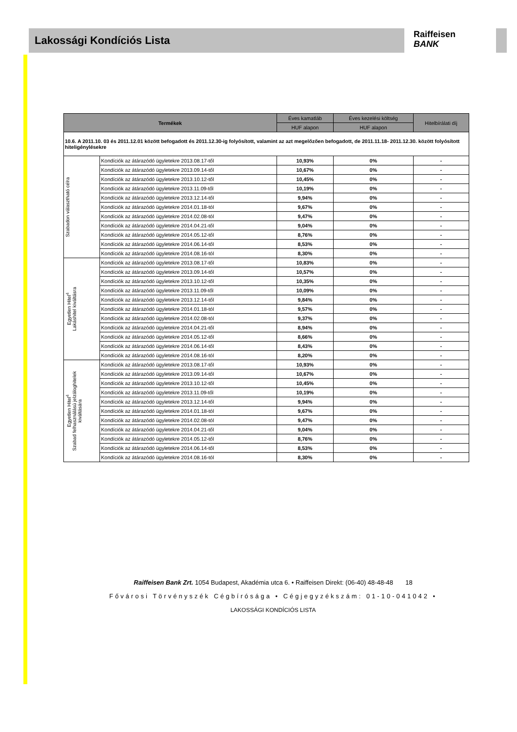Lakossági Kondíciós Lista
Raiffeisen
BANK
| Termékek | | Éves kamatláb | Éves kezelési költség | Hitelbírálati díj |
| --- | --- | --- | --- | --- |
| | | HUF alapon | HUF alapon | |
| 10.6. A 2011.10. 03 és 2011.12.01 között befogadott és 2011.12.30-ig folyósított, valamint az azt megelőzően befogadott, de 2011.11.18- 2011.12.30. között folyósított hiteligénylésekre | | | | |
| Szabadon választható célra | Kondíciók az átárazódó ügyletekre 2013.08.17-től | 10,93% | 0% | - |
| | Kondíciók az átárazódó ügyletekre 2013.09.14-től | 10,67% | 0% | - |
| | Kondíciók az átárazódó ügyletekre 2013.10.12-től | 10,45% | 0% | - |
| | Kondíciók az átárazódó ügyletekre 2013.11.09-től | 10,19% | 0% | - |
| | Kondíciók az átárazódó ügyletekre 2013.12.14-től | 9,94% | 0% | - |
| | Kondíciók az átárazódó ügyletekre 2014.01.18-tól | 9,67% | 0% | - |
| | Kondíciók az átárazódó ügyletekre 2014.02.08-tól | 9,47% | 0% | - |
| | Kondíciók az átárazódó ügyletekre 2014.04.21-től | 9,04% | 0% | - |
| | Kondíciók az átárazódó ügyletekre 2014.05.12-től | 8,76% | 0% | - |
| | Kondíciók az átárazódó ügyletekre 2014.06.14-től | 8,53% | 0% | - |
| | Kondíciók az átárazódó ügyletekre 2014.08.16-tól | 8,30% | 0% | - |
| Egyetlen Hitel<sup>4</sup> Lakáshitel kiváltásra | Kondíciók az átárazódó ügyletekre 2013.08.17-től | 10,83% | 0% | - |
| | Kondíciók az átárazódó ügyletekre 2013.09.14-től | 10,57% | 0% | - |
| | Kondíciók az átárazódó ügyletekre 2013.10.12-től | 10,35% | 0% | - |
| | Kondíciók az átárazódó ügyletekre 2013.11.09-től | 10,09% | 0% | - |
| | Kondíciók az átárazódó ügyletekre 2013.12.14-től | 9,84% | 0% | - |
| | Kondíciók az átárazódó ügyletekre 2014.01.18-tól | 9,57% | 0% | - |
| | Kondíciók az átárazódó ügyletekre 2014.02.08-tól | 9,37% | 0% | - |
| | Kondíciók az átárazódó ügyletekre 2014.04.21-től | 8,94% | 0% | - |
| | Kondíciók az átárazódó ügyletekre 2014.05.12-től | 8,66% | 0% | - |
| | Kondíciók az átárazódó ügyletekre 2014.06.14-től | 8,43% | 0% | - |
| | Kondíciók az átárazódó ügyletekre 2014.08.16-tól | 8,20% | 0% | - |
| Egyetlen Hitel<sup>4</sup> Szabad felhasználású jelzáloghitelek kiváltására | Kondíciók az átárazódó ügyletekre 2013.08.17-től | 10,93% | 0% | - |
| | Kondíciók az átárazódó ügyletekre 2013.09.14-től | 10,67% | 0% | - |
| | Kondíciók az átárazódó ügyletekre 2013.10.12-től | 10,45% | 0% | - |
| | Kondíciók az átárazódó ügyletekre 2013.11.09-től | 10,19% | 0% | - |
| | Kondíciók az átárazódó ügyletekre 2013.12.14-től | 9,94% | 0% | - |
| | Kondíciók az átárazódó ügyletekre 2014.01.18-tól | 9,67% | 0% | - |
| | Kondíciók az átárazódó ügyletekre 2014.02.08-tól | 9,47% | 0% | - |
| | Kondíciók az átárazódó ügyletekre 2014.04.21-től | 9,04% | 0% | - |
| | Kondíciók az átárazódó ügyletekre 2014.05.12-től | 8,76% | 0% | - |
| | Kondíciók az átárazódó ügyletekre 2014.06.14-től | 8,53% | 0% | - |
| | Kondíciók az átárazódó ügyletekre 2014.08.16-tól | 8,30% | 0% | - |
Raiffeisen Bank Zrt. 1054 Budapest, Akadémia utca 6. • Raiffeisen Direkt: (06-40) 48-48-48 18
Fővárosi Törvényszék Cégbírósága • Cégjegyzékszám: 01-10-041042 •
LAKOSSÁGI KONDÍCIÓS LISTA